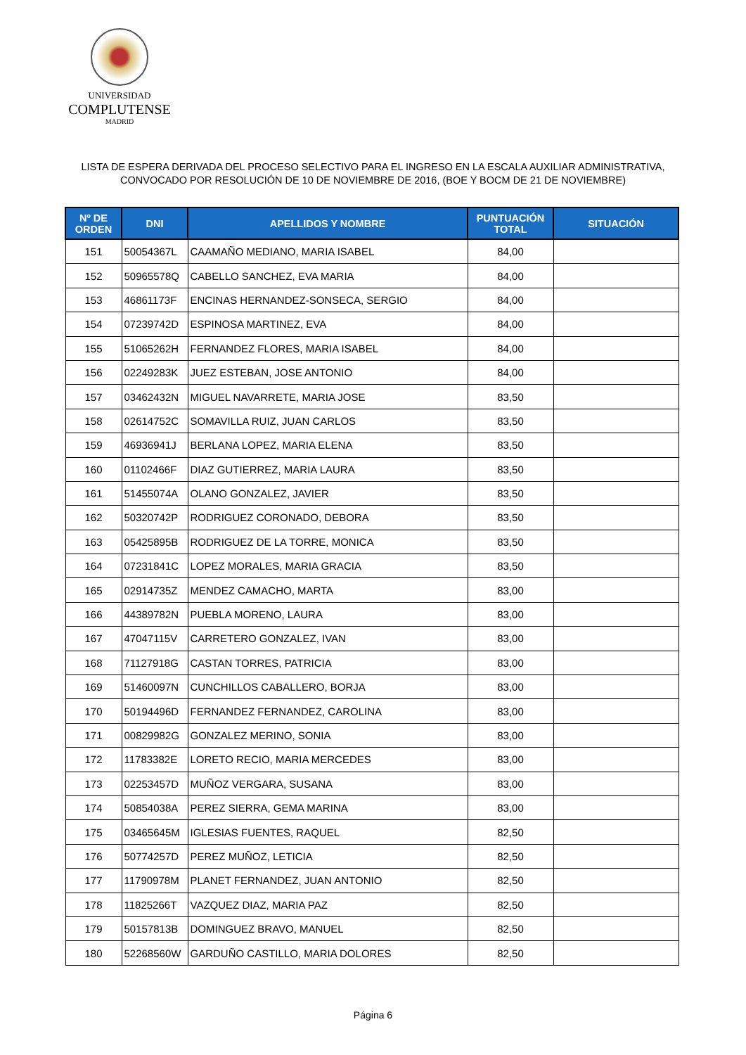UNIVERSIDAD
COMPLUTENSE
MADRID
LISTA DE ESPERA DERIVADA DEL PROCESO SELECTIVO PARA EL INGRESO EN LA ESCALA AUXILIAR ADMINISTRATIVA,
CONVOCADO POR RESOLUCIÓN DE 10 DE NOVIEMBRE DE 2016, (BOE Y BOCM DE 21 DE NOVIEMBRE)
| Nº DE ORDEN | DNI | APELLIDOS Y NOMBRE | PUNTUACIÓN TOTAL | SITUACIÓN |
| --- | --- | --- | --- | --- |
| 151 | 50054367L | CAAMAÑO MEDIANO, MARIA ISABEL | 84,00 | |
| 152 | 50965578Q | CABELLO SANCHEZ, EVA MARIA | 84,00 | |
| 153 | 46861173F | ENCINAS HERNANDEZ-SONSECA, SERGIO | 84,00 | |
| 154 | 07239742D | ESPINOSA MARTINEZ, EVA | 84,00 | |
| 155 | 51065262H | FERNANDEZ FLORES, MARIA ISABEL | 84,00 | |
| 156 | 02249283K | JUEZ ESTEBAN, JOSE ANTONIO | 84,00 | |
| 157 | 03462432N | MIGUEL NAVARRETE, MARIA JOSE | 83,50 | |
| 158 | 02614752C | SOMAVILLA RUIZ, JUAN CARLOS | 83,50 | |
| 159 | 46936941J | BERLANA LOPEZ, MARIA ELENA | 83,50 | |
| 160 | 01102466F | DIAZ GUTIERREZ, MARIA LAURA | 83,50 | |
| 161 | 51455074A | OLANO GONZALEZ, JAVIER | 83,50 | |
| 162 | 50320742P | RODRIGUEZ CORONADO, DEBORA | 83,50 | |
| 163 | 05425895B | RODRIGUEZ DE LA TORRE, MONICA | 83,50 | |
| 164 | 07231841C | LOPEZ MORALES, MARIA GRACIA | 83,50 | |
| 165 | 02914735Z | MENDEZ CAMACHO, MARTA | 83,00 | |
| 166 | 44389782N | PUEBLA MORENO, LAURA | 83,00 | |
| 167 | 47047115V | CARRETERO GONZALEZ, IVAN | 83,00 | |
| 168 | 71127918G | CASTAN TORRES, PATRICIA | 83,00 | |
| 169 | 51460097N | CUNCHILLOS CABALLERO, BORJA | 83,00 | |
| 170 | 50194496D | FERNANDEZ FERNANDEZ, CAROLINA | 83,00 | |
| 171 | 00829982G | GONZALEZ MERINO, SONIA | 83,00 | |
| 172 | 11783382E | LORETO RECIO, MARIA MERCEDES | 83,00 | |
| 173 | 02253457D | MUÑOZ VERGARA, SUSANA | 83,00 | |
| 174 | 50854038A | PEREZ SIERRA, GEMA MARINA | 83,00 | |
| 175 | 03465645M | IGLESIAS FUENTES, RAQUEL | 82,50 | |
| 176 | 50774257D | PEREZ MUÑOZ, LETICIA | 82,50 | |
| 177 | 11790978M | PLANET FERNANDEZ, JUAN ANTONIO | 82,50 | |
| 178 | 11825266T | VAZQUEZ DIAZ, MARIA PAZ | 82,50 | |
| 179 | 50157813B | DOMINGUEZ BRAVO, MANUEL | 82,50 | |
| 180 | 52268560W | GARDUÑO CASTILLO, MARIA DOLORES | 82,50 | |
Página 6